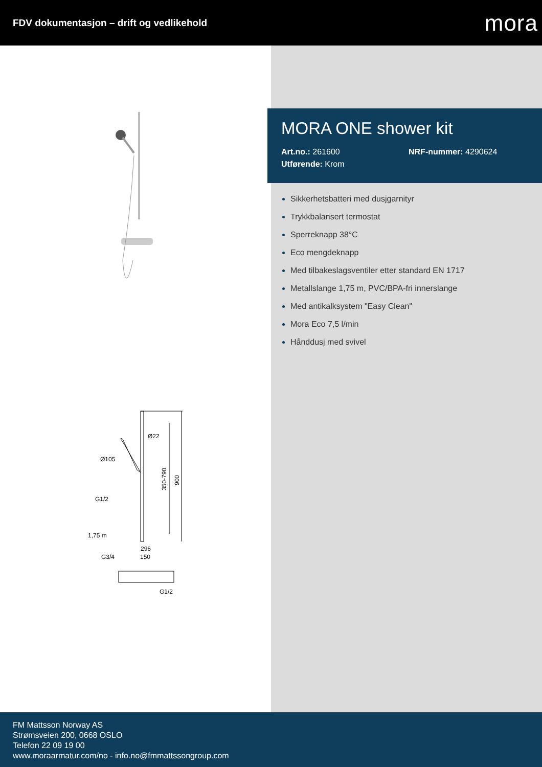FDV dokumentasjon – drift og vedlikehold
mora
Ø22
Ø105
G1/2
1,75 m
350-790
900
296
150
G3/4
G1/2
MORA ONE shower kit
Art.no.: 261600 NRF-nummer: 4290624
Utførende: Krom
Sikkerhetsbatteri med dusjgarnityr
Trykkbalansert termostat
Sperreknapp 38°C
Eco mengdeknapp
Med tilbakeslagsventiler etter standard EN 1717
Metallslange 1,75 m, PVC/BPA-fri innerslange
Med antikalksystem "Easy Clean"
Mora Eco 7,5 l/min
Hånddusj med svivel
FM Mattsson Norway AS
Strømsveien 200, 0668 OSLO
Telefon 22 09 19 00
www.moraarmatur.com/no - info.no@fmmattssongroup.com